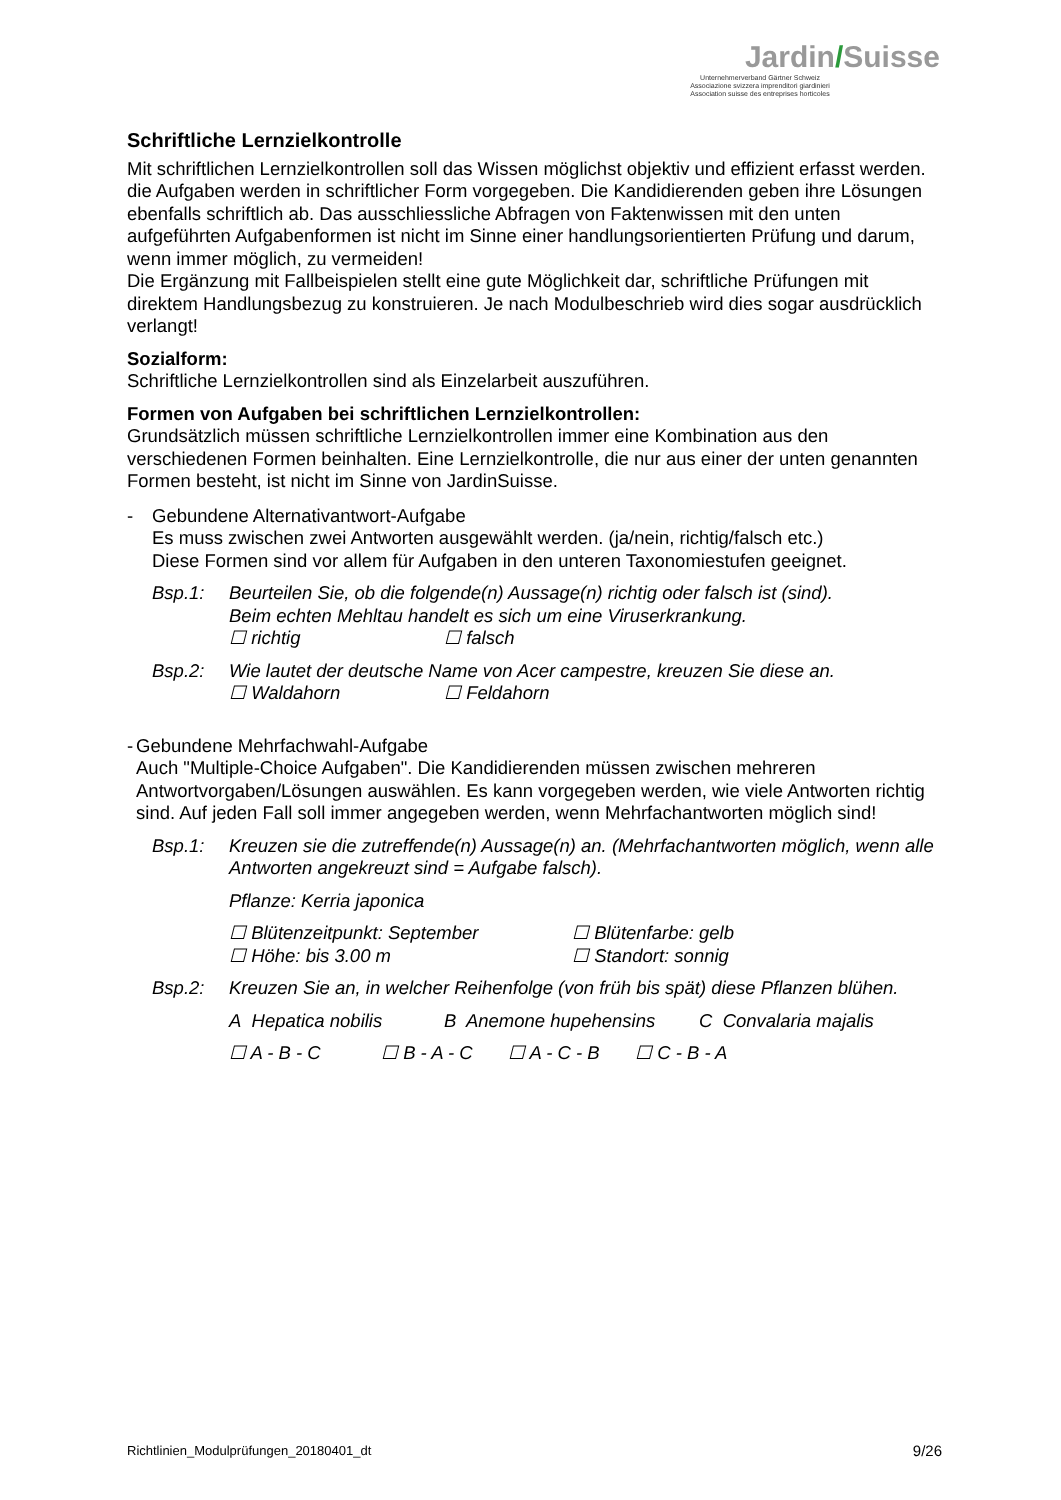Jardin/Suisse
Unternehmerverband Gärtner Schweiz
Associazione svizzera imprenditori giardinieri
Association suisse des entreprises horticoles
Schriftliche Lernzielkontrolle
Mit schriftlichen Lernzielkontrollen soll das Wissen möglichst objektiv und effizient erfasst werden. die Aufgaben werden in schriftlicher Form vorgegeben. Die Kandidierenden geben ihre Lösungen ebenfalls schriftlich ab. Das ausschliessliche Abfragen von Faktenwissen mit den unten aufgeführten Aufgabenformen ist nicht im Sinne einer handlungsorientierten Prüfung und darum, wenn immer möglich, zu vermeiden!
Die Ergänzung mit Fallbeispielen stellt eine gute Möglichkeit dar, schriftliche Prüfungen mit direktem Handlungsbezug zu konstruieren. Je nach Modulbeschrieb wird dies sogar ausdrücklich verlangt!
Sozialform:
Schriftliche Lernzielkontrollen sind als Einzelarbeit auszuführen.
Formen von Aufgaben bei schriftlichen Lernzielkontrollen:
Grundsätzlich müssen schriftliche Lernzielkontrollen immer eine Kombination aus den verschiedenen Formen beinhalten. Eine Lernzielkontrolle, die nur aus einer der unten genannten Formen besteht, ist nicht im Sinne von JardinSuisse.
- Gebundene Alternativantwort-Aufgabe
Es muss zwischen zwei Antworten ausgewählt werden. (ja/nein, richtig/falsch etc.)
Diese Formen sind vor allem für Aufgaben in den unteren Taxonomiestufen geeignet.
Bsp.1: Beurteilen Sie, ob die folgende(n) Aussage(n) richtig oder falsch ist (sind).
Beim echten Mehltau handelt es sich um eine Viruserkrankung.
☐ richtig ☐ falsch
Bsp.2: Wie lautet der deutsche Name von Acer campestre, kreuzen Sie diese an.
☐ Waldahorn ☐ Feldahorn
- Gebundene Mehrfachwahl-Aufgabe
Auch "Multiple-Choice Aufgaben". Die Kandidierenden müssen zwischen mehreren Antwortvorgaben/Lösungen auswählen. Es kann vorgegeben werden, wie viele Antworten richtig sind. Auf jeden Fall soll immer angegeben werden, wenn Mehrfachantworten möglich sind!
Bsp.1: Kreuzen sie die zutreffende(n) Aussage(n) an. (Mehrfachantworten möglich, wenn alle Antworten angekreuzt sind = Aufgabe falsch).
Pflanze: Kerria japonica
☐ Blütenzeitpunkt: September ☐ Blütenfarbe: gelb
☐ Höhe: bis 3.00 m ☐ Standort: sonnig
Bsp.2: Kreuzen Sie an, in welcher Reihenfolge (von früh bis spät) diese Pflanzen blühen.
A Hepatica nobilis B Anemone hupehensins C Convalaria majalis
☐ A - B - C ☐ B - A - C ☐ A - C - B ☐ C - B - A
Richtlinien_Modulprüfungen_20180401_dt 9/26